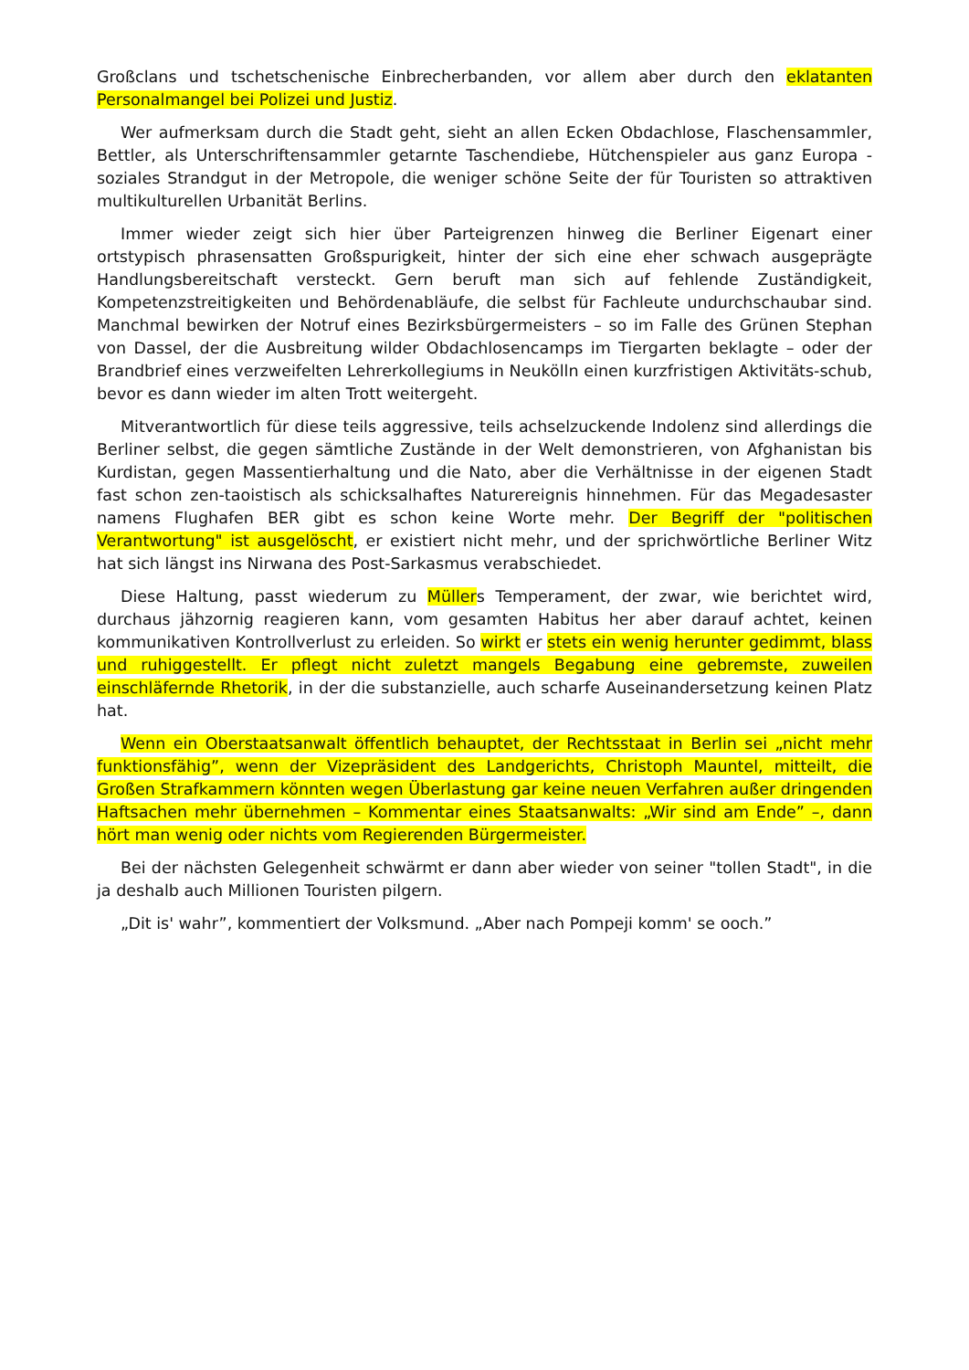Großclans und tschetschenische Einbrecherbanden, vor allem aber durch den eklatanten Personalmangel bei Polizei und Justiz.
Wer aufmerksam durch die Stadt geht, sieht an allen Ecken Obdachlose, Flaschensammler, Bettler, als Unterschriftensammler getarnte Taschendiebe, Hütchenspieler aus ganz Europa - soziales Strandgut in der Metropole, die weniger schöne Seite der für Touristen so attraktiven multikulturellen Urbanität Berlins.
Immer wieder zeigt sich hier über Parteigrenzen hinweg die Berliner Eigenart einer ortstypisch phrasensatten Großspurigkeit, hinter der sich eine eher schwach ausgeprägte Handlungsbereitschaft versteckt. Gern beruft man sich auf fehlende Zuständigkeit, Kompetenzstreitigkeiten und Behördenabläufe, die selbst für Fachleute undurchschaubar sind. Manchmal bewirken der Notruf eines Bezirksbürgermeisters – so im Falle des Grünen Stephan von Dassel, der die Ausbreitung wilder Obdachlosencamps im Tiergarten beklagte – oder der Brandbrief eines verzweifelten Lehrerkollegiums in Neukölln einen kurzfristigen Aktivitäts-schub, bevor es dann wieder im alten Trott weitergeht.
Mitverantwortlich für diese teils aggressive, teils achselzuckende Indolenz sind allerdings die Berliner selbst, die gegen sämtliche Zustände in der Welt demonstrieren, von Afghanistan bis Kurdistan, gegen Massentierhaltung und die Nato, aber die Verhältnisse in der eigenen Stadt fast schon zen-taoistisch als schicksalhaftes Naturereignis hinnehmen. Für das Megadesaster namens Flughafen BER gibt es schon keine Worte mehr. Der Begriff der "politischen Verantwortung" ist ausgelöscht, er existiert nicht mehr, und der sprichwörtliche Berliner Witz hat sich längst ins Nirwana des Post-Sarkasmus verabschiedet.
Diese Haltung, passt wiederum zu Müllers Temperament, der zwar, wie berichtet wird, durchaus jähzornig reagieren kann, vom gesamten Habitus her aber darauf achtet, keinen kommunikativen Kontrollverlust zu erleiden. So wirkt er stets ein wenig herunter gedimmt, blass und ruhiggestellt. Er pflegt nicht zuletzt mangels Begabung eine gebremste, zuweilen einschläfernde Rhetorik, in der die substanzielle, auch scharfe Auseinandersetzung keinen Platz hat.
Wenn ein Oberstaatsanwalt öffentlich behauptet, der Rechtsstaat in Berlin sei „nicht mehr funktionsfähig”, wenn der Vizepräsident des Landgerichts, Christoph Mauntel, mitteilt, die Großen Strafkammern könnten wegen Überlastung gar keine neuen Verfahren außer dringenden Haftsachen mehr übernehmen – Kommentar eines Staatsanwalts: „Wir sind am Ende” –, dann hört man wenig oder nichts vom Regierenden Bürgermeister.
Bei der nächsten Gelegenheit schwärmt er dann aber wieder von seiner "tollen Stadt", in die ja deshalb auch Millionen Touristen pilgern.
„Dit is' wahr”, kommentiert der Volksmund. „Aber nach Pompeji komm' se ooch.”